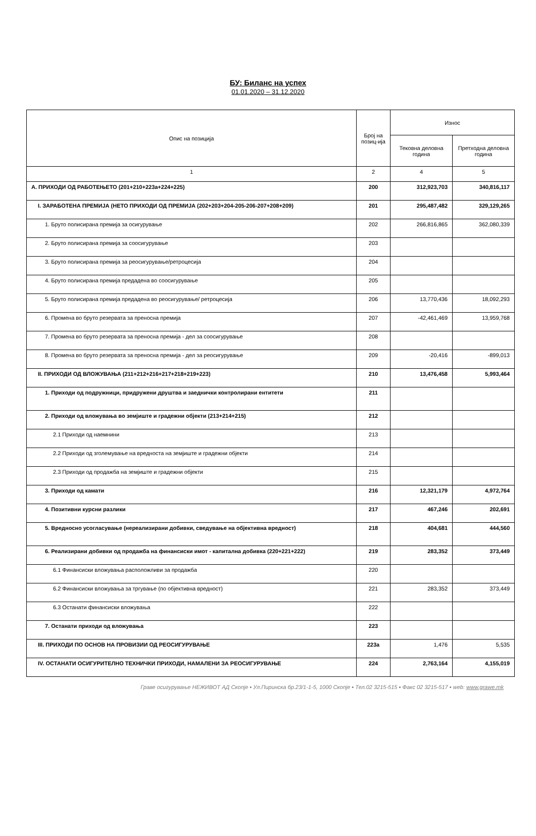БУ: Биланс на успех
01.01.2020 – 31.12.2020
| Опис на позиција | Број на позиц-ија | Износ | |
| --- | --- | --- | --- |
| | | Тековна деловна година | Претходна деловна година |
| 1 | 2 | 4 | 5 |
| А. ПРИХОДИ ОД РАБОТЕЊЕТО (201+210+223а+224+225) | 200 | 312,923,703 | 340,816,117 |
| I. ЗАРАБОТЕНА ПРЕМИЈА (НЕТО ПРИХОДИ ОД ПРЕМИЈА (202+203+204-205-206-207+208+209) | 201 | 295,487,482 | 329,129,265 |
| 1. Бруто полисирана премија за осигурување | 202 | 266,816,865 | 362,080,339 |
| 2. Бруто полисирана премија за соосигурување | 203 | | |
| 3. Бруто полисирана премија за реосигурување/ретроцесија | 204 | | |
| 4. Бруто полисирана премија предадена во соосигурување | 205 | | |
| 5. Бруто полисирана премија предадена во реосигурување/ ретроцесија | 206 | 13,770,436 | 18,092,293 |
| 6. Промена во бруто резервата за преносна премија | 207 | -42,461,469 | 13,959,768 |
| 7. Промена во бруто резервата за преносна премија - дел за соосигурување | 208 | | |
| 8. Промена во бруто резервата за преносна премија - дел за реосигурување | 209 | -20,416 | -899,013 |
| II. ПРИХОДИ ОД ВЛОЖУВАЊА (211+212+216+217+218+219+223) | 210 | 13,476,458 | 5,993,464 |
| 1. Приходи од подружници, придружени друштва и заеднички контролирани ентитети | 211 | | |
| 2. Приходи од вложувања во земјиште и градежни објекти (213+214+215) | 212 | | |
| 2.1 Приходи од наемнини | 213 | | |
| 2.2 Приходи од зголемување на вредноста на земјиште и градежни објекти | 214 | | |
| 2.3 Приходи од продажба на земјиште и градежни објекти | 215 | | |
| 3. Приходи од камати | 216 | 12,321,179 | 4,972,764 |
| 4. Позитивни курсни разлики | 217 | 467,246 | 202,691 |
| 5. Вредносно усогласување (нереализирани добивки, сведување на објективна вредност) | 218 | 404,681 | 444,560 |
| 6. Реализирани добивки од продажба на финансиски имот - капитална добивка (220+221+222) | 219 | 283,352 | 373,449 |
| 6.1 Финансиски вложувања расположливи за продажба | 220 | | |
| 6.2 Финансиски вложувања за тргување (по објективна вредност) | 221 | 283,352 | 373,449 |
| 6.3 Останати финансиски вложувања | 222 | | |
| 7. Останати приходи од вложувања | 223 | | |
| III. ПРИХОДИ ПО ОСНОВ НА ПРОВИЗИИ ОД РЕОСИГУРУВАЊЕ | 223а | 1,476 | 5,535 |
| IV. ОСТАНАТИ ОСИГУРИТЕЛНО ТЕХНИЧКИ ПРИХОДИ, НАМАЛЕНИ ЗА РЕОСИГУРУВАЊЕ | 224 | 2,763,164 | 4,155,019 |
Граве осигурување НЕЖИВОТ АД Скопје ▪ Ул.Пиринска бр.23/1-1-5, 1000 Скопје ▪ Тел.02 3215-515 ▪ Факс 02 3215-517 ▪ web: www.grawe.mk